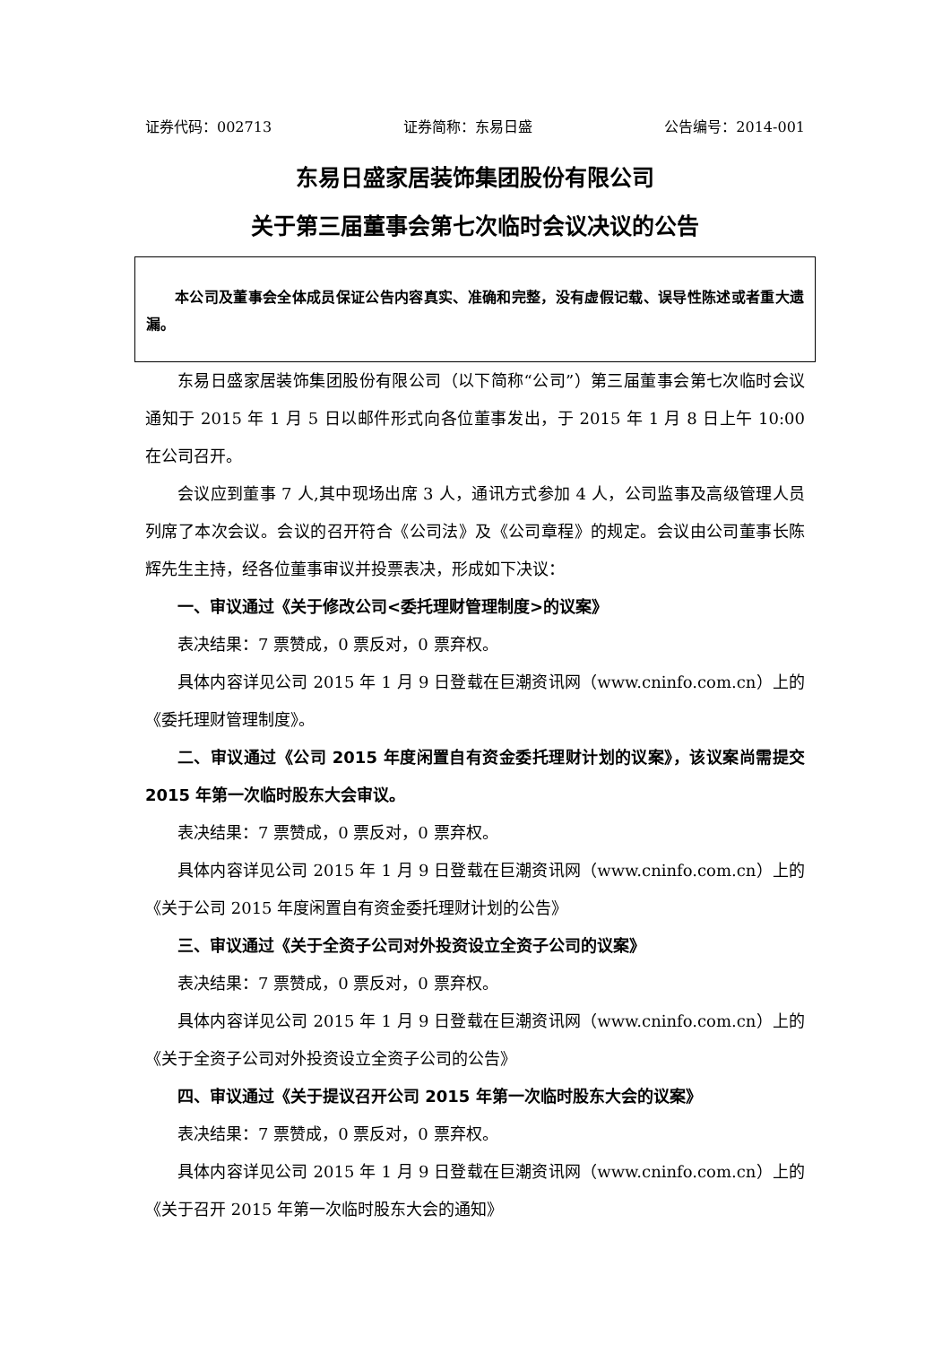证券代码：002713 证券简称：东易日盛 公告编号：2014-001
东易日盛家居装饰集团股份有限公司
关于第三届董事会第七次临时会议决议的公告
本公司及董事会全体成员保证公告内容真实、准确和完整，没有虚假记载、误导性陈述或者重大遗漏。
东易日盛家居装饰集团股份有限公司（以下简称“公司”）第三届董事会第七次临时会议通知于 2015 年 1 月 5 日以邮件形式向各位董事发出，于 2015 年 1 月 8 日上午 10:00 在公司召开。
会议应到董事 7 人,其中现场出席 3 人，通讯方式参加 4 人，公司监事及高级管理人员列席了本次会议。会议的召开符合《公司法》及《公司章程》的规定。会议由公司董事长陈辉先生主持，经各位董事审议并投票表决，形成如下决议：
一、审议通过《关于修改公司<委托理财管理制度>的议案》
表决结果：7 票赞成，0 票反对，0 票弃权。
具体内容详见公司 2015 年 1 月 9 日登载在巨潮资讯网（www.cninfo.com.cn）上的《委托理财管理制度》。
二、审议通过《公司 2015 年度闲置自有资金委托理财计划的议案》，该议案尚需提交 2015 年第一次临时股东大会审议。
表决结果：7 票赞成，0 票反对，0 票弃权。
具体内容详见公司 2015 年 1 月 9 日登载在巨潮资讯网（www.cninfo.com.cn）上的《关于公司 2015 年度闲置自有资金委托理财计划的公告》
三、审议通过《关于全资子公司对外投资设立全资子公司的议案》
表决结果：7 票赞成，0 票反对，0 票弃权。
具体内容详见公司 2015 年 1 月 9 日登载在巨潮资讯网（www.cninfo.com.cn）上的《关于全资子公司对外投资设立全资子公司的公告》
四、审议通过《关于提议召开公司 2015 年第一次临时股东大会的议案》
表决结果：7 票赞成，0 票反对，0 票弃权。
具体内容详见公司 2015 年 1 月 9 日登载在巨潮资讯网（www.cninfo.com.cn）上的《关于召开 2015 年第一次临时股东大会的通知》